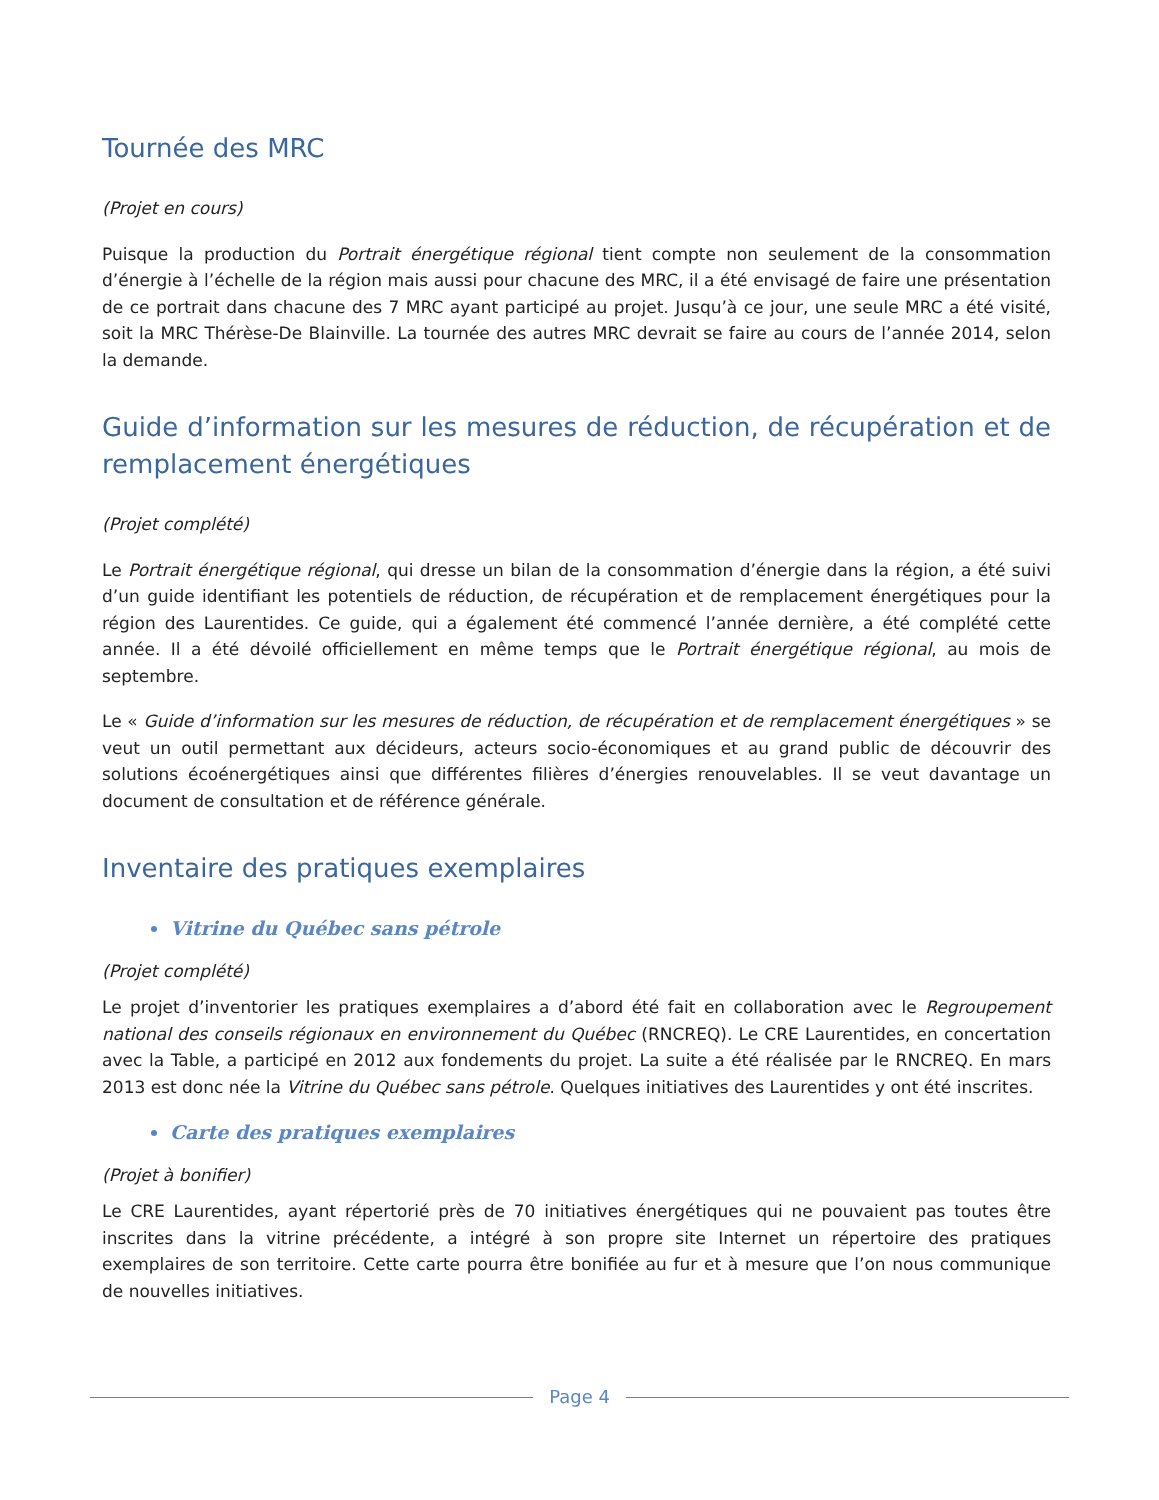Tournée des MRC
(Projet en cours)
Puisque la production du Portrait énergétique régional tient compte non seulement de la consommation d’énergie à l’échelle de la région mais aussi pour chacune des MRC, il a été envisagé de faire une présentation de ce portrait dans chacune des 7 MRC ayant participé au projet. Jusqu’à ce jour, une seule MRC a été visité, soit la MRC Thérèse-De Blainville. La tournée des autres MRC devrait se faire au cours de l’année 2014, selon la demande.
Guide d’information sur les mesures de réduction, de récupération et de remplacement énergétiques
(Projet complété)
Le Portrait énergétique régional, qui dresse un bilan de la consommation d’énergie dans la région, a été suivi d’un guide identifiant les potentiels de réduction, de récupération et de remplacement énergétiques pour la région des Laurentides. Ce guide, qui a également été commencé l’année dernière, a été complété cette année. Il a été dévoilé officiellement en même temps que le Portrait énergétique régional, au mois de septembre.
Le « Guide d’information sur les mesures de réduction, de récupération et de remplacement énergétiques » se veut un outil permettant aux décideurs, acteurs socio-économiques et au grand public de découvrir des solutions écoénergétiques ainsi que différentes filières d’énergies renouvelables. Il se veut davantage un document de consultation et de référence générale.
Inventaire des pratiques exemplaires
Vitrine du Québec sans pétrole
(Projet complété)
Le projet d’inventorier les pratiques exemplaires a d’abord été fait en collaboration avec le Regroupement national des conseils régionaux en environnement du Québec (RNCREQ). Le CRE Laurentides, en concertation avec la Table, a participé en 2012 aux fondements du projet. La suite a été réalisée par le RNCREQ. En mars 2013 est donc née la Vitrine du Québec sans pétrole. Quelques initiatives des Laurentides y ont été inscrites.
Carte des pratiques exemplaires
(Projet à bonifier)
Le CRE Laurentides, ayant répertorié près de 70 initiatives énergétiques qui ne pouvaient pas toutes être inscrites dans la vitrine précédente, a intégré à son propre site Internet un répertoire des pratiques exemplaires de son territoire. Cette carte pourra être bonifiée au fur et à mesure que l’on nous communique de nouvelles initiatives.
Page 4